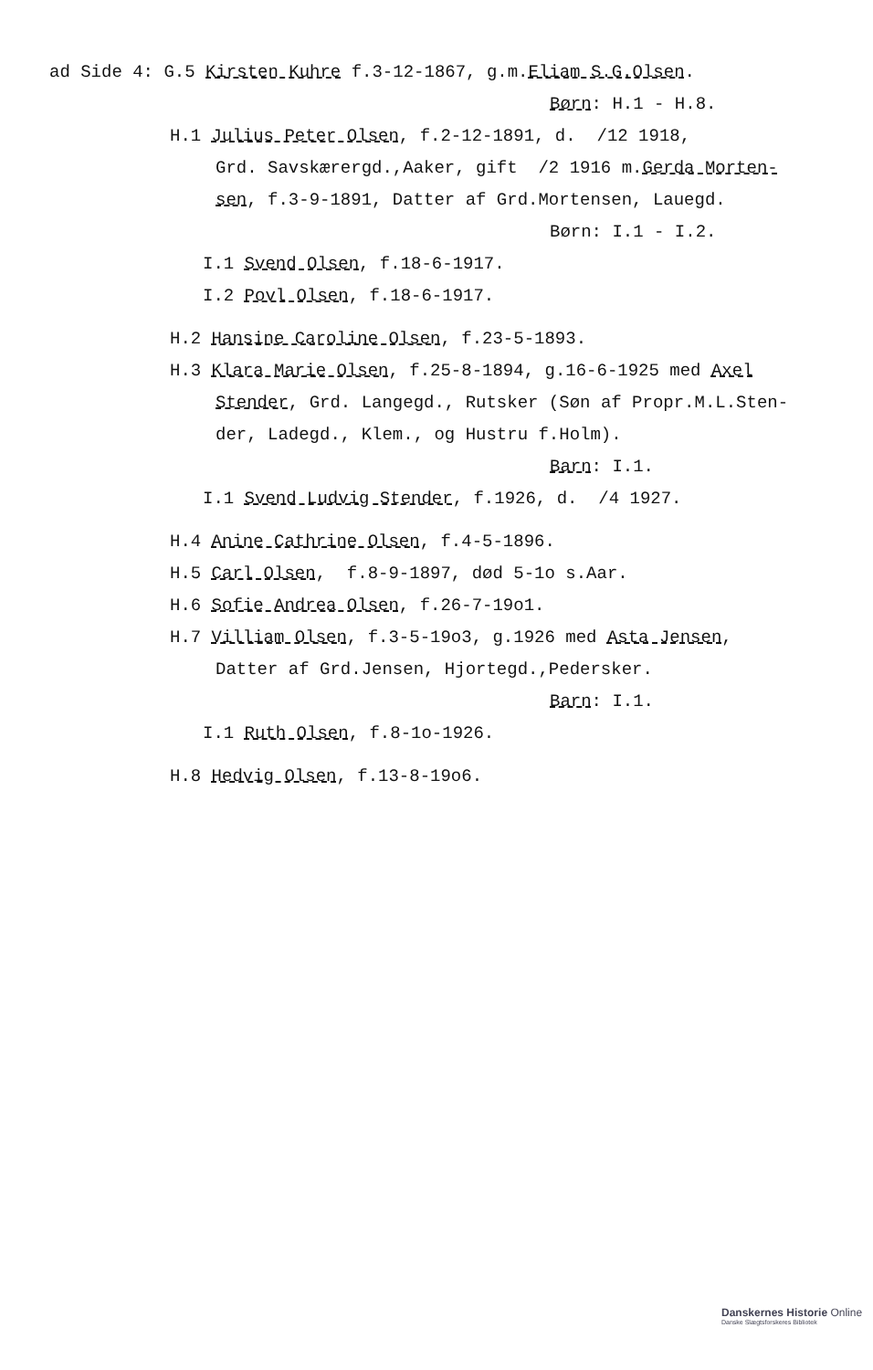ad Side 4: G.5 Kirsten Kuhre f.3-12-1867, g.m.Eliam S.G.Olsen.
Børn: H.1 - H.8.
H.1 Julius Peter Olsen, f.2-12-1891, d. /12 1918,
Grd. Savskærergd.,Aaker, gift /2 1916 m.Gerda Morten-
sen, f.3-9-1891, Datter af Grd.Mortensen, Lauegd.
Børn: I.1 - I.2.
I.1 Svend Olsen, f.18-6-1917.
I.2 Povl Olsen, f.18-6-1917.
H.2 Hansine Caroline Olsen, f.23-5-1893.
H.3 Klara Marie Olsen, f.25-8-1894, g.16-6-1925 med Axel
Stender, Grd. Langegd., Rutsker (Søn af Propr.M.L.Sten-
der, Ladegd., Klem., og Hustru f.Holm).
Barn: I.1.
I.1 Svend Ludvig Stender, f.1926, d. /4 1927.
H.4 Anine Cathrine Olsen, f.4-5-1896.
H.5 Carl Olsen, f.8-9-1897, død 5-1o s.Aar.
H.6 Sofie Andrea Olsen, f.26-7-19o1.
H.7 Villiam Olsen, f.3-5-19o3, g.1926 med Asta Jensen,
Datter af Grd.Jensen, Hjortegd.,Pedersker.
Barn: I.1.
I.1 Ruth Olsen, f.8-1o-1926.
H.8 Hedvig Olsen, f.13-8-19o6.
Danskernes Historie Online
Danske Slægtsforskeres Bibliotek